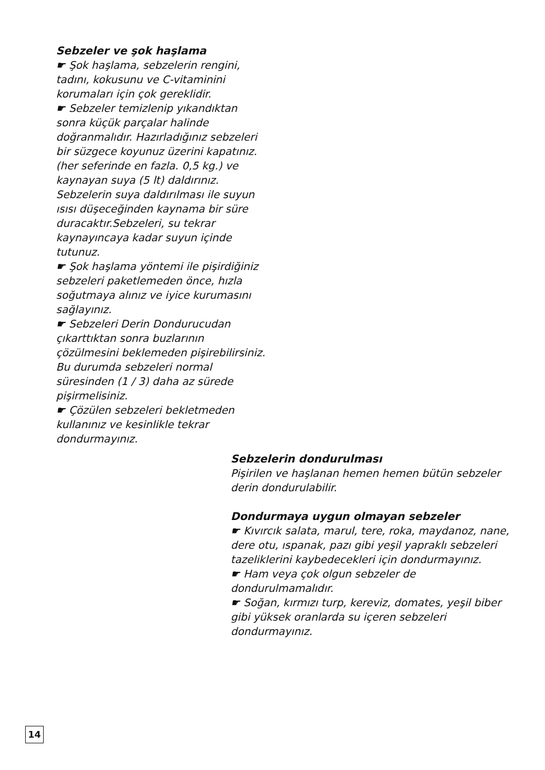Sebzeler ve şok haşlama
☛ Şok haşlama, sebzelerin rengini, tadını, kokusunu ve C-vitaminini korumaları için çok gereklidir.
☛ Sebzeler temizlenip yıkandıktan sonra küçük parçalar halinde doğranmalıdır. Hazırladığınız sebzeleri bir süzgece koyunuz üzerini kapatınız. (her seferinde en fazla. 0,5 kg.) ve kaynayan suya (5 lt) daldırınız. Sebzelerin suya daldırılması ile suyun ısısı düşeceğinden kaynama bir süre duracaktır.Sebzeleri, su tekrar kaynayıncaya kadar suyun içinde tutunuz.
☛ Şok haşlama yöntemi ile pişirdiğiniz sebzeleri paketlemeden önce, hızla soğutmaya alınız ve iyice kurumasını sağlayınız.
☛ Sebzeleri Derin Dondurucudan çıkarttıktan sonra buzlarının çözülmesini beklemeden pişirebilirsiniz. Bu durumda sebzeleri normal süresinden (1 / 3) daha az sürede pişirmelisiniz.
☛ Çözülen sebzeleri bekletmeden kullanınız ve kesinlikle tekrar dondurmayınız.
Sebzelerin dondurulması
Pişirilen ve haşlanan hemen hemen bütün sebzeler derin dondurulabilir.
Dondurmaya uygun olmayan sebzeler
☛ Kıvırcık salata, marul, tere, roka, maydanoz, nane, dere otu, ıspanak, pazı gibi yeşil yapraklı sebzeleri tazeliklerini kaybedecekleri için dondurmayınız.
☛ Ham veya çok olgun sebzeler de dondurulmamalıdır.
☛ Soğan, kırmızı turp, kereviz, domates, yeşil biber gibi yüksek oranlarda su içeren sebzeleri dondurmayınız.
14